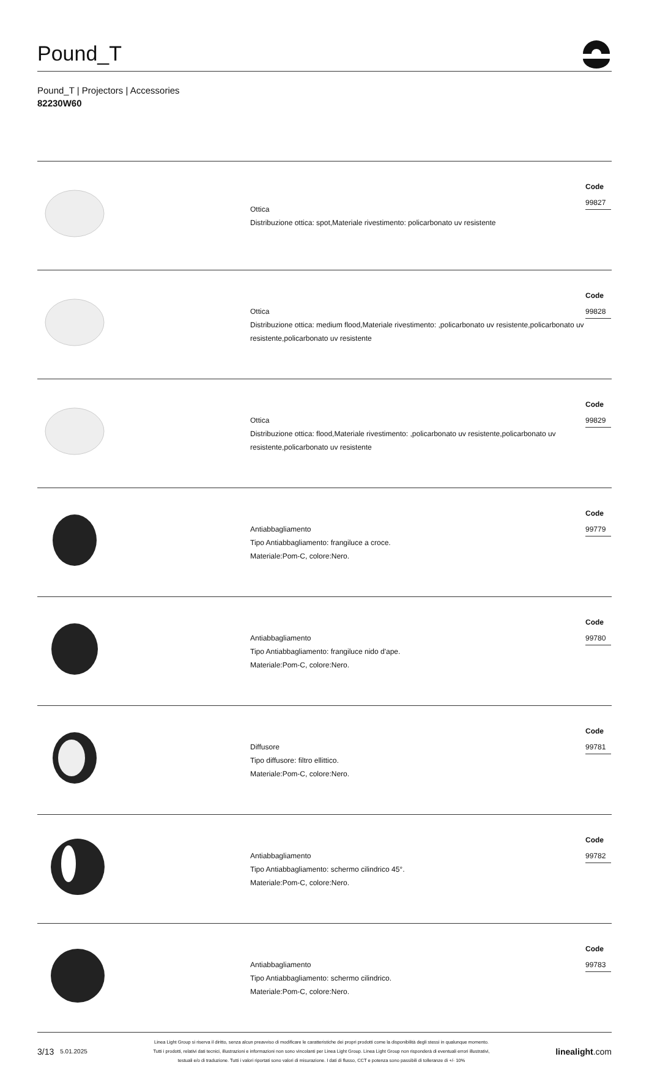Pound_T
Pound_T | Projectors | Accessories
82230W60
| | Ottica Distribuzione ottica: spot,Materiale rivestimento: policarbonato uv resistente | Code 99827 |
| | Ottica Distribuzione ottica: medium flood,Materiale rivestimento: ,policarbonato uv resistente,policarbonato uv resistente,policarbonato uv resistente | Code 99828 |
| | Ottica Distribuzione ottica: flood,Materiale rivestimento: ,policarbonato uv resistente,policarbonato uv resistente,policarbonato uv resistente | Code 99829 |
| | Antiabbagliamento Tipo Antiabbagliamento: frangiluce a croce. Materiale:Pom-C, colore:Nero. | Code 99779 |
| | Antiabbagliamento Tipo Antiabbagliamento: frangiluce nido d'ape. Materiale:Pom-C, colore:Nero. | Code 99780 |
| | Diffusore Tipo diffusore: filtro ellittico. Materiale:Pom-C, colore:Nero. | Code 99781 |
| | Antiabbagliamento Tipo Antiabbagliamento: schermo cilindrico 45°. Materiale:Pom-C, colore:Nero. | Code 99782 |
| | Antiabbagliamento Tipo Antiabbagliamento: schermo cilindrico. Materiale:Pom-C, colore:Nero. | Code 99783 |
3/13 5.01.2025
Linea Light Group si riserva il diritto, senza alcun preavviso di modificare le caratteristiche dei propri prodotti come la disponibilità degli stessi in qualunque momento.
Tutti i prodotti, relativi dati tecnici, illustrazioni e informazioni non sono vincolanti per Linea Light Group. Linea Light Group non risponderà di eventuali errori illustrativi,
testuali e/o di traduzione. Tutti i valori riportati sono valori di misurazione. I dati di flusso, CCT e potenza sono passibili di tolleranze di +/- 10%
linealight.com